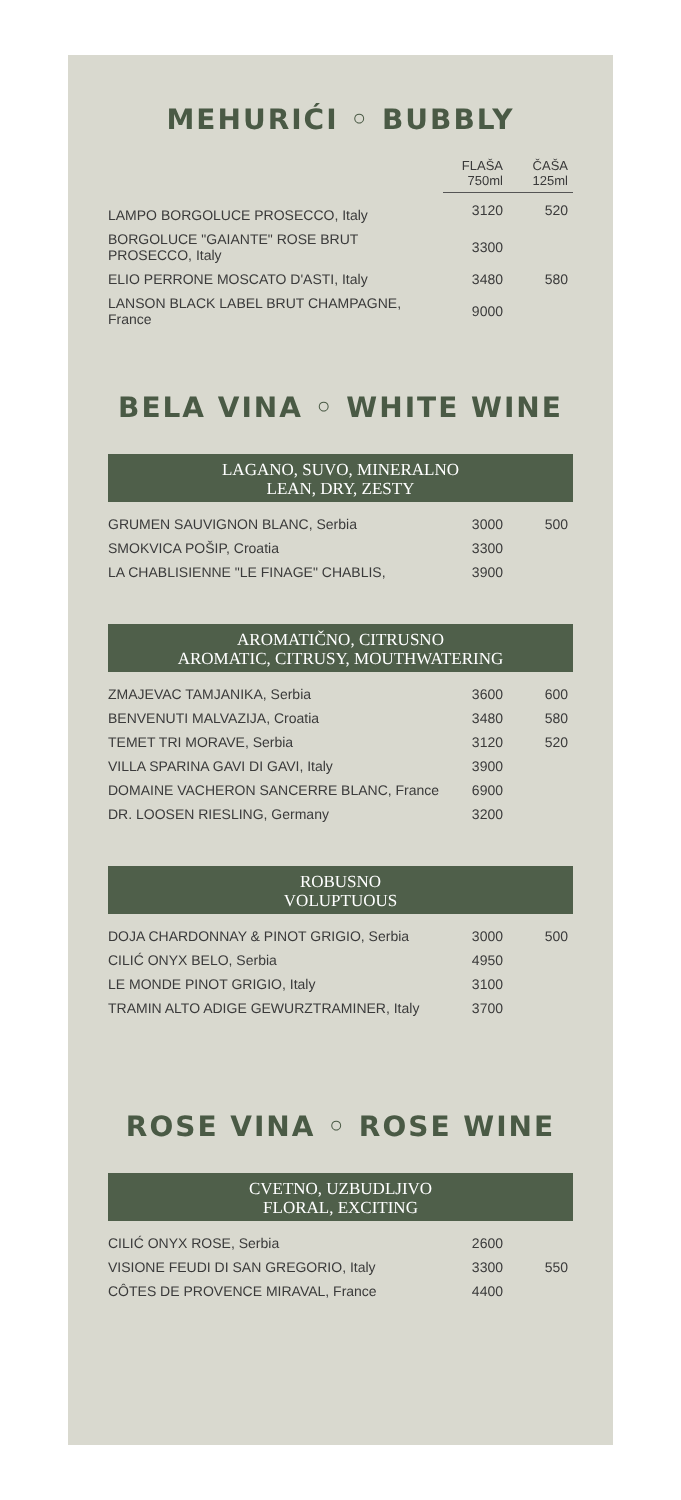MEHURIĆI ◦ BUBBLY
| | FLAŠA 750ml | ČAŠA 125ml |
| LAMPO BORGOLUCE PROSECCO, Italy | 3120 | 520 |
| BORGOLUCE "GAIANTE" ROSE BRUT PROSECCO, Italy | 3300 | |
| ELIO PERRONE MOSCATO D'ASTI, Italy | 3480 | 580 |
| LANSON BLACK LABEL BRUT CHAMPAGNE, France | 9000 | |
BELA VINA ◦ WHITE WINE
LAGANO, SUVO, MINERALNO
LEAN, DRY, ZESTY
| GRUMEN SAUVIGNON BLANC, Serbia | 3000 | 500 |
| SMOKVICA POŠIP, Croatia | 3300 | |
| LA CHABLISIENNE "LE FINAGE" CHABLIS, | 3900 | |
AROMATIČNO, CITRUSNO
AROMATIC, CITRUSY, MOUTHWATERING
| ZMAJEVAC TAMJANIKA, Serbia | 3600 | 600 |
| BENVENUTI MALVAZIJA, Croatia | 3480 | 580 |
| TEMET TRI MORAVE, Serbia | 3120 | 520 |
| VILLA SPARINA GAVI DI GAVI, Italy | 3900 | |
| DOMAINE VACHERON SANCERRE BLANC, France | 6900 | |
| DR. LOOSEN RIESLING, Germany | 3200 | |
ROBUSNO
VOLUPTUOUS
| DOJA CHARDONNAY & PINOT GRIGIO, Serbia | 3000 | 500 |
| CILIĆ ONYX BELO, Serbia | 4950 | |
| LE MONDE PINOT GRIGIO, Italy | 3100 | |
| TRAMIN ALTO ADIGE GEWURZTRAMINER, Italy | 3700 | |
ROSE VINA ◦ ROSE WINE
CVETNO, UZBUDLJIVO
FLORAL, EXCITING
| CILIĆ ONYX ROSE, Serbia | 2600 | |
| VISIONE FEUDI DI SAN GREGORIO, Italy | 3300 | 550 |
| CÔTES DE PROVENCE MIRAVAL, France | 4400 | |